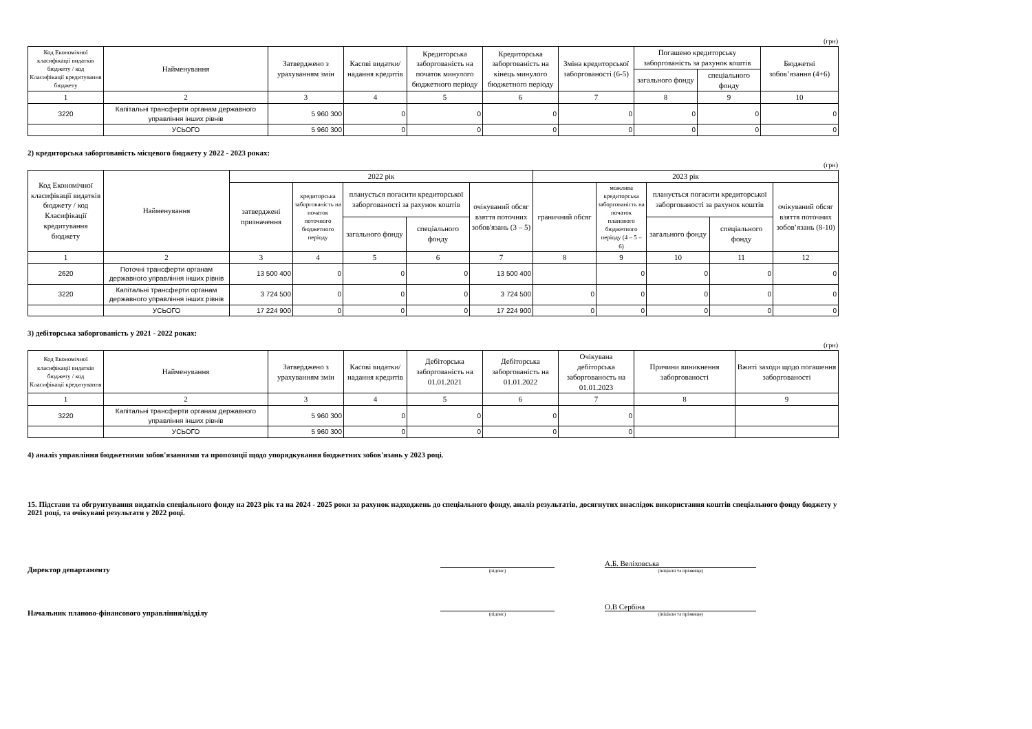(грн)
| Код Економічної класифікації видатків бюджету / код Класифікації кредитування бюджету | Найменування | Затверджено з урахуванням змін | Касові видатки/ надання кредитів | Кредиторська заборгованість на початок минулого бюджетного періоду | Кредиторська заборгованість на кінець минулого бюджетного періоду | Зміна кредиторської заборгованості (6-5) | Погашено кредиторську заборгованість за рахунок коштів | | Бюджетні зобов’язання (4+6) |
| --- | --- | --- | --- | --- | --- | --- | --- | --- | --- |
| | | | | | | | загального фонду | спеціального фонду | |
| 1 | 2 | 3 | 4 | 5 | 6 | 7 | 8 | 9 | 10 |
| 3220 | Капітальні трансферти органам державного управління інших рівнів | 5 960 300 | 0 | 0 | 0 | 0 | 0 | 0 | 0 |
| | УСЬОГО | 5 960 300 | 0 | 0 | 0 | 0 | 0 | 0 | 0 |
2) кредиторська заборгованість місцевого бюджету у 2022 - 2023 роках:
(грн)
| Код Економічної класифікації видатків бюджету / код Класифікації кредитування бюджету | Найменування | 2022 рік | | | | | 2023 рік | | | | |
| --- | --- | --- | --- | --- | --- | --- | --- | --- | --- | --- | --- |
| | | затверджені призначення | кредиторська заборгованість на початок поточного бюджетного періоду | планується погасити кредиторської заборгованості за рахунок коштів | | очікуваний обсяг взяття поточних зобов'язань (3 – 5) | граничний обсяг | можлива кредиторська заборгованість на початок планового бюджетного періоду (4 – 5 – 6) | планується погасити кредиторської заборгованості за рахунок коштів | | очікуваний обсяг взяття поточних зобов’язань (8-10) |
| | | | | загального фонду | спеціального фонду | | | | загального фонду | спеціального фонду | |
| 1 | 2 | 3 | 4 | 5 | 6 | 7 | 8 | 9 | 10 | 11 | 12 |
| 2620 | Поточні трансферти органам державного управління інших рівнів | 13 500 400 | 0 | 0 | 0 | 13 500 400 | | 0 | 0 | 0 | 0 |
| 3220 | Капітальні трансферти органам державного управління інших рівнів | 3 724 500 | 0 | 0 | 0 | 3 724 500 | 0 | 0 | 0 | 0 | 0 |
| | УСЬОГО | 17 224 900 | 0 | 0 | 0 | 17 224 900 | 0 | 0 | 0 | 0 | 0 |
3) дебіторська заборгованість у 2021 - 2022 роках:
(грн)
| Код Економічної класифікації видатків бюджету / код Класифікації кредитування | Найменування | Затверджено з урахуванням змін | Касові видатки/ надання кредитів | Дебіторська заборгованість на 01.01.2021 | Дебіторська заборгованість на 01.01.2022 | Очікувана дебіторська заборгованость на 01.01.2023 | Причини виникнення заборгованості | Вжиті заходи щодо погашення заборгованості |
| --- | --- | --- | --- | --- | --- | --- | --- | --- |
| 1 | 2 | 3 | 4 | 5 | 6 | 7 | 8 | 9 |
| 3220 | Капітальні трансферти органам державного управління інших рівнів | 5 960 300 | 0 | 0 | 0 | 0 | | |
| | УСЬОГО | 5 960 300 | 0 | 0 | 0 | 0 | | |
4) аналіз управління бюджетними зобов'язаннями та пропозиції щодо упорядкування бюджетних зобов'язань у 2023 році.
15. Підстави та обгрунтування видатків спеціального фонду на 2023 рік та на 2024 - 2025 роки за рахунок надходжень до спеціального фонду, аналіз результатів, досягнутих внаслідок використання коштів спеціального фонду бюджету у 2021 році, та очікувані результати у 2022 році.
Директор департаменту
(підпис)
А.Б. Веліховська
(ініціали та прізвище)
Начальник планово-фінансового управління/відділу
(підпис)
О.В Сербіна
(ініціали та прізвище)